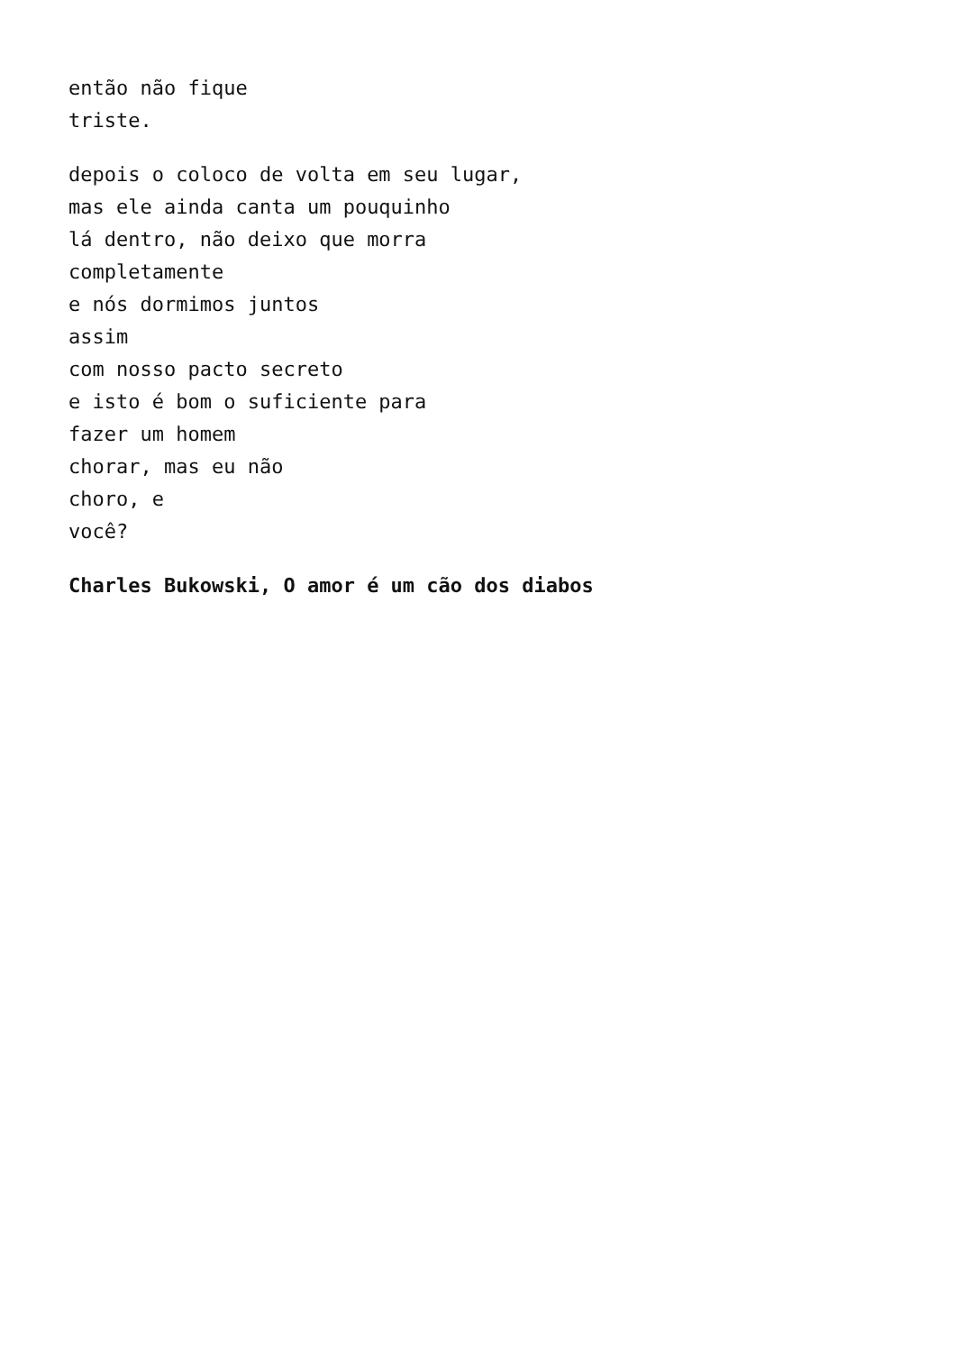então não fique
triste.
depois o coloco de volta em seu lugar,
mas ele ainda canta um pouquinho
lá dentro, não deixo que morra
completamente
e nós dormimos juntos
assim
com nosso pacto secreto
e isto é bom o suficiente para
fazer um homem
chorar, mas eu não
choro, e
você?
Charles Bukowski, O amor é um cão dos diabos